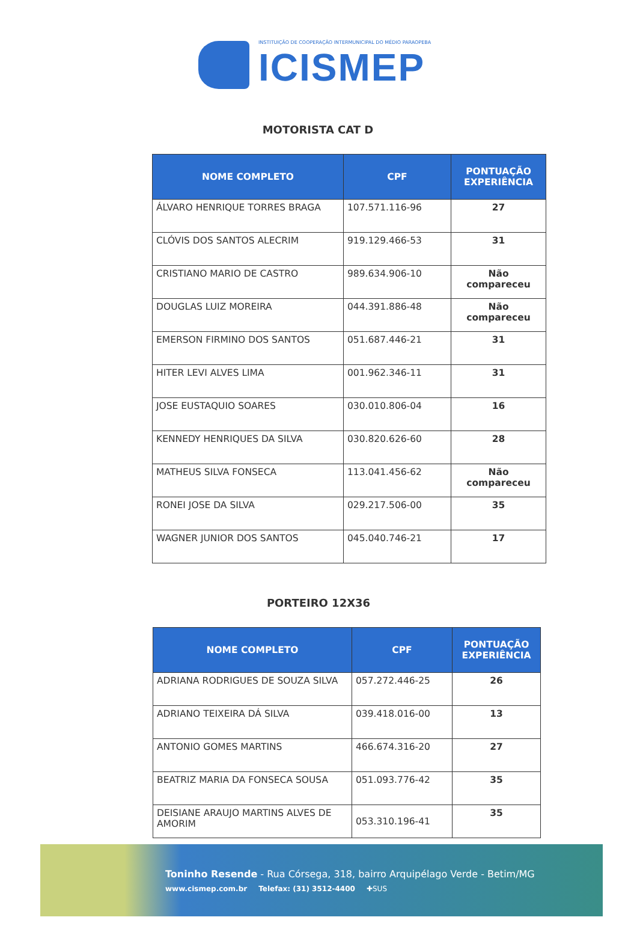INSTITUIÇÃO DE COOPERAÇÃO INTERMUNICIPAL DO MÉDIO PARAOPEBA
ICISMEP
MOTORISTA CAT D
| NOME COMPLETO | CPF | PONTUAÇÃO EXPERIÊNCIA |
| --- | --- | --- |
| ÁLVARO HENRIQUE TORRES BRAGA | 107.571.116-96 | 27 |
| CLÓVIS DOS SANTOS ALECRIM | 919.129.466-53 | 31 |
| CRISTIANO MARIO DE CASTRO | 989.634.906-10 | Não compareceu |
| DOUGLAS LUIZ MOREIRA | 044.391.886-48 | Não compareceu |
| EMERSON FIRMINO DOS SANTOS | 051.687.446-21 | 31 |
| HITER LEVI ALVES LIMA | 001.962.346-11 | 31 |
| JOSE EUSTAQUIO SOARES | 030.010.806-04 | 16 |
| KENNEDY HENRIQUES DA SILVA | 030.820.626-60 | 28 |
| MATHEUS SILVA FONSECA | 113.041.456-62 | Não compareceu |
| RONEI JOSE DA SILVA | 029.217.506-00 | 35 |
| WAGNER JUNIOR DOS SANTOS | 045.040.746-21 | 17 |
PORTEIRO 12X36
| NOME COMPLETO | CPF | PONTUAÇÃO EXPERIÊNCIA |
| --- | --- | --- |
| ADRIANA RODRIGUES DE SOUZA SILVA | 057.272.446-25 | 26 |
| ADRIANO TEIXEIRA DÁ SILVA | 039.418.016-00 | 13 |
| ANTONIO GOMES MARTINS | 466.674.316-20 | 27 |
| BEATRIZ MARIA DA FONSECA SOUSA | 051.093.776-42 | 35 |
| DEISIANE ARAUJO MARTINS ALVES DE AMORIM | 053.310.196-41 | 35 |
Toninho Resende - Rua Córsega, 318, bairro Arquipélago Verde - Betim/MG
www.cismep.com.br Telefax: (31) 3512-4400 ✚SUS